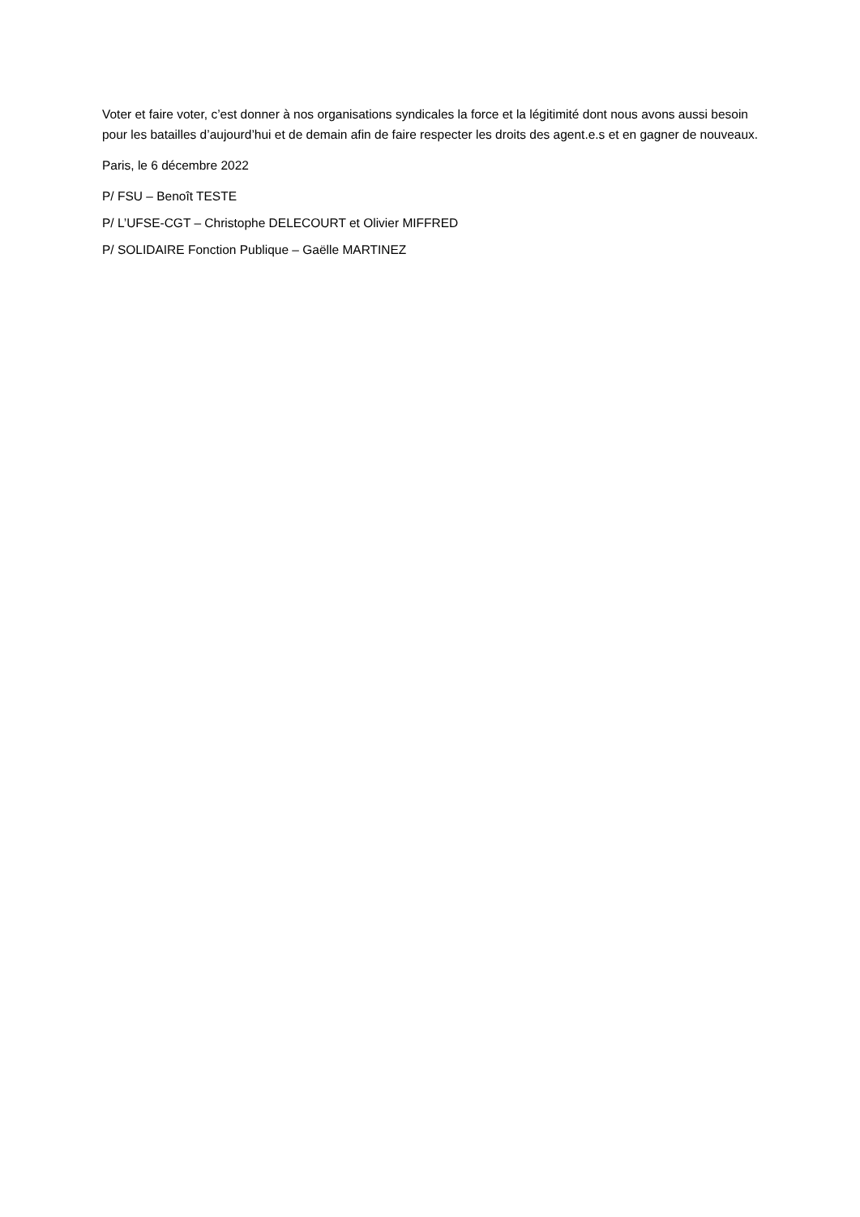Voter et faire voter, c’est donner à nos organisations syndicales la force et la légitimité dont nous avons aussi besoin pour les batailles d’aujourd’hui et de demain afin de faire respecter les droits des agent.e.s et en gagner de nouveaux.
Paris, le 6 décembre 2022
P/ FSU – Benoît TESTE
P/ L’UFSE-CGT – Christophe DELECOURT et Olivier MIFFRED
P/ SOLIDAIRE Fonction Publique – Gaëlle MARTINEZ